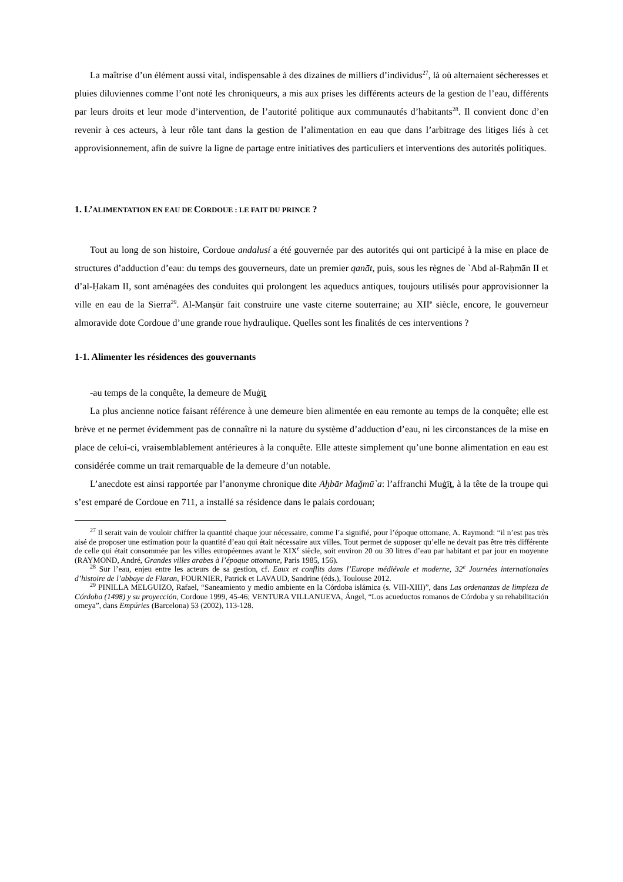La maîtrise d’un élément aussi vital, indispensable à des dizaines de milliers d’individus<sup>27</sup>, là où alternaient sécheresses et pluies diluviennes comme l’ont noté les chroniqueurs, a mis aux prises les différents acteurs de la gestion de l’eau, différents par leurs droits et leur mode d’intervention, de l’autorité politique aux communautés d’habitants<sup>28</sup>. Il convient donc d’en revenir à ces acteurs, à leur rôle tant dans la gestion de l’alimentation en eau que dans l’arbitrage des litiges liés à cet approvisionnement, afin de suivre la ligne de partage entre initiatives des particuliers et interventions des autorités politiques.
1. L’ALIMENTATION EN EAU DE CORDOUE : LE FAIT DU PRINCE ?
Tout au long de son histoire, Cordoue andalusí a été gouvernée par des autorités qui ont participé à la mise en place de structures d’adduction d’eau: du temps des gouverneurs, date un premier qanāt, puis, sous les règnes de `Abd al-Raḥmān II et d’al-Ḥakam II, sont aménagées des conduites qui prolongent les aqueducs antiques, toujours utilisés pour approvisionner la ville en eau de la Sierra<sup>29</sup>. Al-Manṣūr fait construire une vaste citerne souterraine; au XII<sup>e</sup> siècle, encore, le gouverneur almoravide dote Cordoue d’une grande roue hydraulique. Quelles sont les finalités de ces interventions ?
1-1. Alimenter les résidences des gouvernants
-au temps de la conquête, la demeure de Muġīṯ
La plus ancienne notice faisant référence à une demeure bien alimentée en eau remonte au temps de la conquête; elle est brève et ne permet évidemment pas de connaître ni la nature du système d’adduction d’eau, ni les circonstances de la mise en place de celui-ci, vraisemblablement antérieures à la conquête. Elle atteste simplement qu’une bonne alimentation en eau est considérée comme un trait remarquable de la demeure d’un notable.
L’anecdote est ainsi rapportée par l’anonyme chronique dite Aḫbār Maǧmū`a: l’affranchi Muġīṯ, à la tête de la troupe qui s’est emparé de Cordoue en 711, a installé sa résidence dans le palais cordouan;
<sup>27</sup> Il serait vain de vouloir chiffrer la quantité chaque jour nécessaire, comme l’a signifié, pour l’époque ottomane, A. Raymond: “il n’est pas très aisé de proposer une estimation pour la quantité d’eau qui était nécessaire aux villes. Tout permet de supposer qu’elle ne devait pas être très différente de celle qui était consommée par les villes européennes avant le XIX<sup>e</sup> siècle, soit environ 20 ou 30 litres d’eau par habitant et par jour en moyenne (RAYMOND, André, Grandes villes arabes à l’époque ottomane, Paris 1985, 156).
<sup>28</sup> Sur l’eau, enjeu entre les acteurs de sa gestion, cf. Eaux et conflits dans l’Europe médiévale et moderne, 32<sup>e</sup> Journées internationales d’histoire de l’abbaye de Flaran, FOURNIER, Patrick et LAVAUD, Sandrine (éds.), Toulouse 2012.
<sup>29</sup> PINILLA MELGUIZO, Rafael, “Saneamiento y medio ambiente en la Córdoba islámica (s. VIII-XIII)”, dans Las ordenanzas de limpieza de Córdoba (1498) y su proyección, Cordoue 1999, 45-46; VENTURA VILLANUEVA, Ángel, “Los acueductos romanos de Córdoba y su rehabilitación omeya”, dans Empúries (Barcelona) 53 (2002), 113-128.